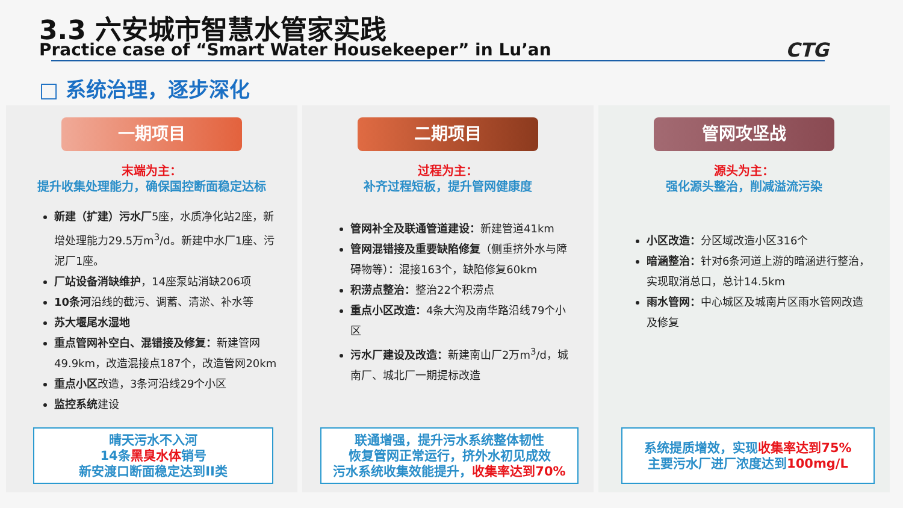3.3 六安城市智慧水管家实践
Practice case of “Smart Water Housekeeper” in Lu’an
CTG
□ 系统治理，逐步深化
一期项目
末端为主：
提升收集处理能力，确保国控断面稳定达标
新建（扩建）污水厂5座，水质净化站2座，新增处理能力29.5万m<sup>3</sup>/d。新建中水厂1座、污泥厂1座。
厂站设备消缺维护，14座泵站消缺206项
10条河沿线的截污、调蓄、清淤、补水等
苏大堰尾水湿地
重点管网补空白、混错接及修复：新建管网49.9km，改造混接点187个，改造管网20km
重点小区改造，3条河沿线29个小区
监控系统建设
晴天污水不入河
14条黑臭水体销号
新安渡口断面稳定达到II类
二期项目
过程为主：
补齐过程短板，提升管网健康度
管网补全及联通管道建设：新建管道41km
管网混错接及重要缺陷修复（侧重挤外水与障碍物等）：混接163个，缺陷修复60km
积涝点整治：整治22个积涝点
重点小区改造：4条大沟及南华路沿线79个小区
污水厂建设及改造：新建南山厂2万m<sup>3</sup>/d，城南厂、城北厂一期提标改造
联通增强，提升污水系统整体韧性
恢复管网正常运行，挤外水初见成效
污水系统收集效能提升，收集率达到70%
管网攻坚战
源头为主：
强化源头整治，削减溢流污染
小区改造：分区域改造小区316个
暗涵整治：针对6条河道上游的暗涵进行整治，实现取消总口，总计14.5km
雨水管网：中心城区及城南片区雨水管网改造及修复
系统提质增效，实现收集率达到75%
主要污水厂进厂浓度达到100mg/L